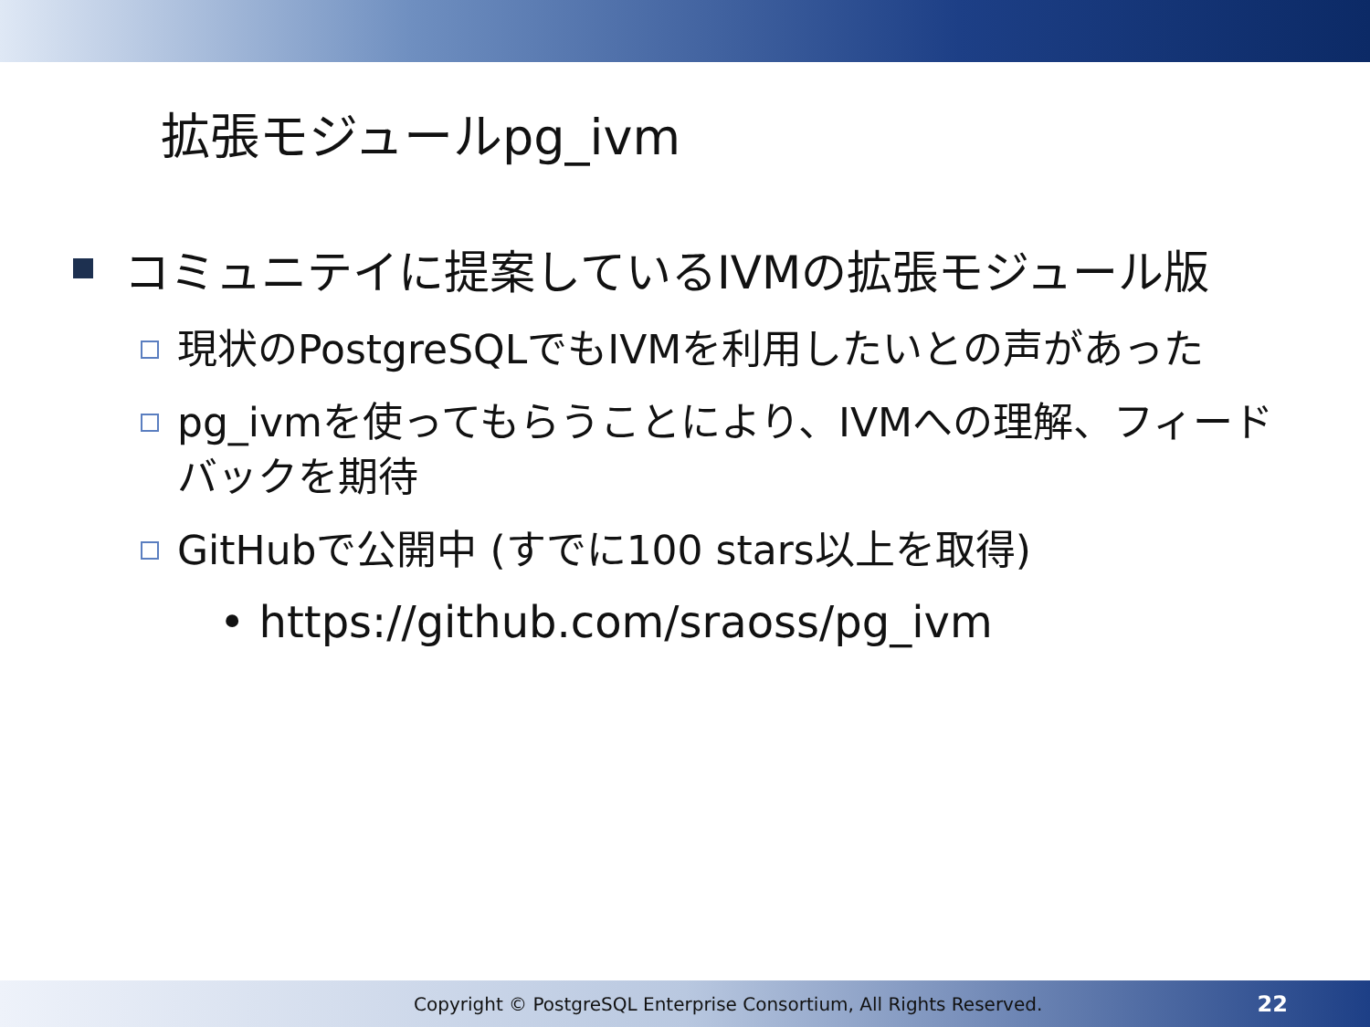拡張モジュールpg_ivm
コミュニテイに提案しているIVMの拡張モジュール版
現状のPostgreSQLでもIVMを利用したいとの声があった
pg_ivmを使ってもらうことにより、IVMへの理解、フィードバックを期待
GitHubで公開中 (すでに100 stars以上を取得)
• https://github.com/sraoss/pg_ivm
Copyright © PostgreSQL Enterprise Consortium, All Rights Reserved. 22